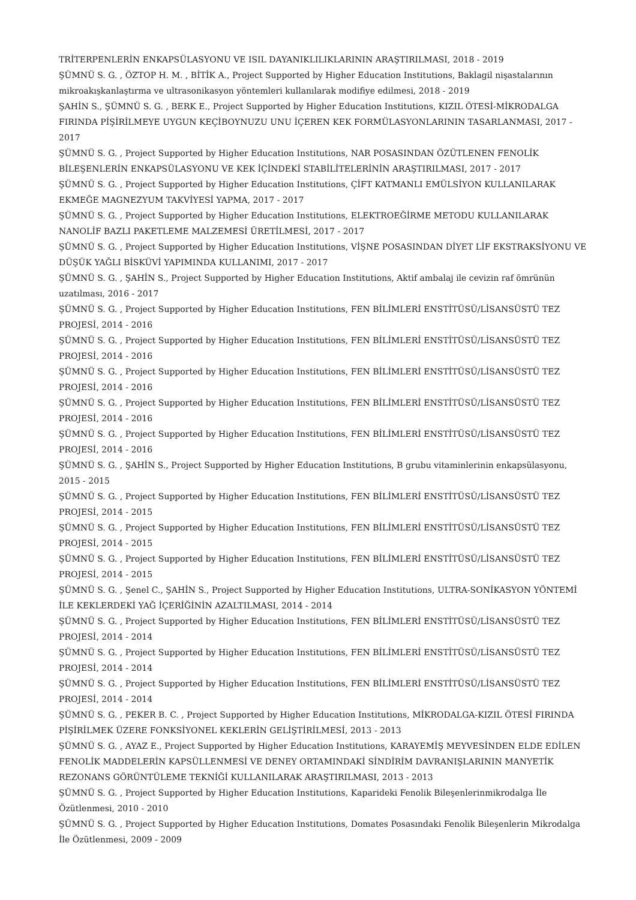TRİTERPENLERİN ENKAPSÜLASYONU VE ISIL DAYANIKLILIKLARININ ARAŞTIRILMASI, 2018 - 2019
ŞÜMNÜ S. G. , ÖZTOP H. M. , BİTİK A., Project Supported by Higher Education Institutions, Baklagil nişastalarının mikroakışkanlaştırma ve ultrasonikasyon yöntemleri kullanılarak modifiye edilmesi, 2018 - 2019
ŞAHİN S., ŞÜMNÜ S. G. , BERK E., Project Supported by Higher Education Institutions, KIZIL ÖTESİ-MİKRODALGA FIRINDA PİŞİRİLMEYE UYGUN KEÇİBOYNUZU UNU İÇEREN KEK FORMÜLASYONLARININ TASARLANMASI, 2017 - 2017
ŞÜMNÜ S. G. , Project Supported by Higher Education Institutions, NAR POSASINDAN ÖZÜTLENEN FENOLİK BİLEŞENLERİN ENKAPSÜLASYONU VE KEK İÇİNDEKİ STABİLİTELERİNİN ARAŞTIRILMASI, 2017 - 2017
ŞÜMNÜ S. G. , Project Supported by Higher Education Institutions, ÇİFT KATMANLI EMÜLSİYON KULLANILARAK EKMEĞE MAGNEZYUM TAKVİYESİ YAPMA, 2017 - 2017
ŞÜMNÜ S. G. , Project Supported by Higher Education Institutions, ELEKTROEĞİRME METODU KULLANILARAK NANOLİF BAZLI PAKETLEME MALZEMESİ ÜRETİLMESİ, 2017 - 2017
ŞÜMNÜ S. G. , Project Supported by Higher Education Institutions, VİŞNE POSASINDAN DİYET LİF EKSTRAKSİYONU VE DÜŞÜK YAĞLI BİSKÜVİ YAPIMINDA KULLANIMI, 2017 - 2017
ŞÜMNÜ S. G. , ŞAHİN S., Project Supported by Higher Education Institutions, Aktif ambalaj ile cevizin raf ömrünün uzatılması, 2016 - 2017
ŞÜMNÜ S. G. , Project Supported by Higher Education Institutions, FEN BİLİMLERİ ENSTİTÜSÜ/LİSANSÜSTÜ TEZ PROJESİ, 2014 - 2016
ŞÜMNÜ S. G. , Project Supported by Higher Education Institutions, FEN BİLİMLERİ ENSTİTÜSÜ/LİSANSÜSTÜ TEZ PROJESİ, 2014 - 2016
ŞÜMNÜ S. G. , Project Supported by Higher Education Institutions, FEN BİLİMLERİ ENSTİTÜSÜ/LİSANSÜSTÜ TEZ PROJESİ, 2014 - 2016
ŞÜMNÜ S. G. , Project Supported by Higher Education Institutions, FEN BİLİMLERİ ENSTİTÜSÜ/LİSANSÜSTÜ TEZ PROJESİ, 2014 - 2016
ŞÜMNÜ S. G. , Project Supported by Higher Education Institutions, FEN BİLİMLERİ ENSTİTÜSÜ/LİSANSÜSTÜ TEZ PROJESİ, 2014 - 2016
ŞÜMNÜ S. G. , ŞAHİN S., Project Supported by Higher Education Institutions, B grubu vitaminlerinin enkapsülasyonu, 2015 - 2015
ŞÜMNÜ S. G. , Project Supported by Higher Education Institutions, FEN BİLİMLERİ ENSTİTÜSÜ/LİSANSÜSTÜ TEZ PROJESİ, 2014 - 2015
ŞÜMNÜ S. G. , Project Supported by Higher Education Institutions, FEN BİLİMLERİ ENSTİTÜSÜ/LİSANSÜSTÜ TEZ PROJESİ, 2014 - 2015
ŞÜMNÜ S. G. , Project Supported by Higher Education Institutions, FEN BİLİMLERİ ENSTİTÜSÜ/LİSANSÜSTÜ TEZ PROJESİ, 2014 - 2015
ŞÜMNÜ S. G. , Şenel C., ŞAHİN S., Project Supported by Higher Education Institutions, ULTRA-SONİKASYON YÖNTEMİ İLE KEKLERDEKİ YAĞ İÇERİĞİNİN AZALTILMASI, 2014 - 2014
ŞÜMNÜ S. G. , Project Supported by Higher Education Institutions, FEN BİLİMLERİ ENSTİTÜSÜ/LİSANSÜSTÜ TEZ PROJESİ, 2014 - 2014
ŞÜMNÜ S. G. , Project Supported by Higher Education Institutions, FEN BİLİMLERİ ENSTİTÜSÜ/LİSANSÜSTÜ TEZ PROJESİ, 2014 - 2014
ŞÜMNÜ S. G. , Project Supported by Higher Education Institutions, FEN BİLİMLERİ ENSTİTÜSÜ/LİSANSÜSTÜ TEZ PROJESİ, 2014 - 2014
ŞÜMNÜ S. G. , PEKER B. C. , Project Supported by Higher Education Institutions, MİKRODALGA-KIZIL ÖTESİ FIRINDA PİŞİRİLMEK ÜZERE FONKSİYONEL KEKLERİN GELİŞTİRİLMESİ, 2013 - 2013
ŞÜMNÜ S. G. , AYAZ E., Project Supported by Higher Education Institutions, KARAYEMİŞ MEYVESİNDEN ELDE EDİLEN FENOLİK MADDELERİN KAPSÜLLENMESİ VE DENEY ORTAMINDAKİ SİNDİRİM DAVRANIŞLARININ MANYETİK REZONANS GÖRÜNTÜLEME TEKNİĞİ KULLANILARAK ARAŞTIRILMASI, 2013 - 2013
ŞÜMNÜ S. G. , Project Supported by Higher Education Institutions, Kaparideki Fenolik Bileşenlerinmikrodalga İle Özütlenmesi, 2010 - 2010
ŞÜMNÜ S. G. , Project Supported by Higher Education Institutions, Domates Posasındaki Fenolik Bileşenlerin Mikrodalga İle Özütlenmesi, 2009 - 2009